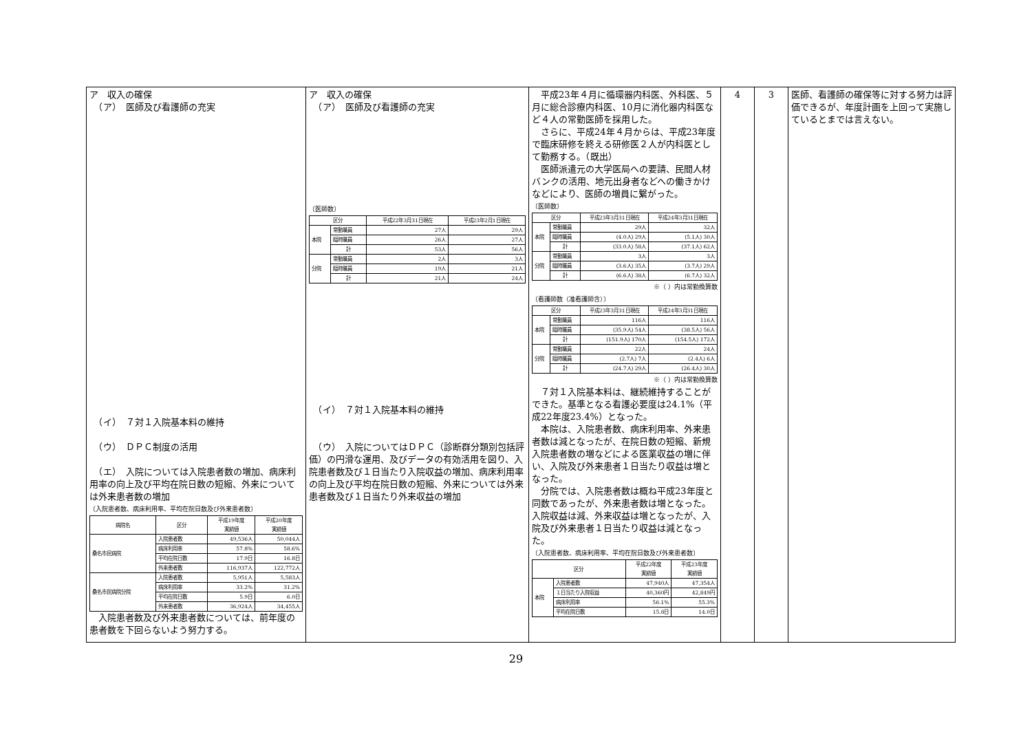| ア 収入の確保 （ア） 医師及び看護師の充実 （イ） ７対１入院基本料の維持 （ウ） ＤＰＣ制度の活用 （エ） 入院については入院患者数の増加、病床利用率の向上及び平均在院日数の短縮、外来については外来患者数の増加 〔入院患者数、病床利用率、平均在院日数及び外来患者数〕 / 病院名 / 区分 / 平成19年度 実績値 / 平成20年度 実績値 / / --- / --- / --- / --- / / 桑名市民病院 / 入院患者数 / 49,536人 / 50,044人 / / / 病床利用率 / 57.8% / 58.6% / / / 平均在院日数 / 17.9日 / 16.8日 / / / 外来患者数 / 116,937人 / 122,772人 / / 桑名市民病院分院 / 入院患者数 / 5,951人 / 5,583人 / / / 病床利用率 / 33.2% / 31.2% / / / 平均在院日数 / 5.9日 / 6.0日 / / / 外来患者数 / 36,924人 / 34,455人 / 入院患者数及び外来患者数については、前年度の患者数を下回らないよう努力する。 | ア 収入の確保 （ア） 医師及び看護師の充実 〔医師数〕 / 区分 / / 平成22年3月31日現在 / 平成23年2月1日現在 / / --- / --- / --- / --- / / 本院 / 常勤職員 / 27人 / 29人 / / / 臨時職員 / 26人 / 27人 / / / 計 / 53人 / 56人 / / 分院 / 常勤職員 / 2人 / 3人 / / / 臨時職員 / 19人 / 21人 / / / 計 / 21人 / 24人 / （イ） ７対１入院基本料の維持 （ウ） 入院についてはＤＰＣ（診断群分類別包括評価）の円滑な運用、及びデータの有効活用を図り、入院患者数及び１日当たり入院収益の増加、病床利用率の向上及び平均在院日数の短縮、外来については外来患者数及び１日当たり外来収益の増加 | 平成23年４月に循環器内科医、外科医、５月に総合診療内科医、10月に消化器内科医など４人の常勤医師を採用した。 さらに、平成24年４月からは、平成23年度で臨床研修を終える研修医２人が内科医として勤務する。（既出） 医師派遣元の大学医局への要請、民間人材バンクの活用、地元出身者などへの働きかけなどにより、医師の増員に繋がった。 〔医師数〕 / 区分 / / 平成23年3月31日現在 / 平成24年3月31日現在 / / --- / --- / --- / --- / / 本院 / 常勤職員 / 29人 / 32人 / / / 臨時職員 / (4.0人) 29人 / (5.1人) 30人 / / / 計 / (33.0人) 58人 / (37.1人) 62人 / / 分院 / 常勤職員 / 3人 / 3人 / / / 臨時職員 / (3.6人) 35人 / (3.7人) 29人 / / / 計 / (6.6人) 38人 / (6.7人) 32人 / ※（ ）内は常勤換算数 〔看護師数（准看護師含）〕 / 区分 / / 平成23年3月31日現在 / 平成24年3月31日現在 / / --- / --- / --- / --- / / 本院 / 常勤職員 / 116人 / 116人 / / / 臨時職員 / (35.9人) 54人 / (38.5人) 56人 / / / 計 / (151.9人) 170人 / (154.5人) 172人 / / 分院 / 常勤職員 / 22人 / 24人 / / / 臨時職員 / (2.7人) 7人 / (2.4人) 6人 / / / 計 / (24.7人) 29人 / (26.4人) 30人 / ※（ ）内は常勤換算数 ７対１入院基本料は、継続維持することができた。基準となる看護必要度は24.1%（平成22年度23.4%）となった。 本院は、入院患者数、病床利用率、外来患者数は減となったが、在院日数の短縮、新規入院患者数の増などによる医業収益の増に伴い、入院及び外来患者１日当たり収益は増となった。 分院では、入院患者数は概ね平成23年度と同数であったが、外来患者数は増となった。入院収益は減、外来収益は増となったが、入院及び外来患者１日当たり収益は減となった。 〔入院患者数、病床利用率、平均在院日数及び外来患者数〕 / 区分 / / 平成22年度 実績値 / 平成23年度 実績値 / / --- / --- / --- / --- / / 本院 / 入院患者数 / 47,940人 / 47,354人 / / / １日当たり入院収益 / 40,360円 / 42,849円 / / / 病床利用率 / 56.1% / 55.3% / / / 平均在院日数 / 15.8日 / 14.0日 / | 4 | 3 | 医師、看護師の確保等に対する努力は評価できるが、年度計画を上回って実施しているとまでは言えない。 |
29